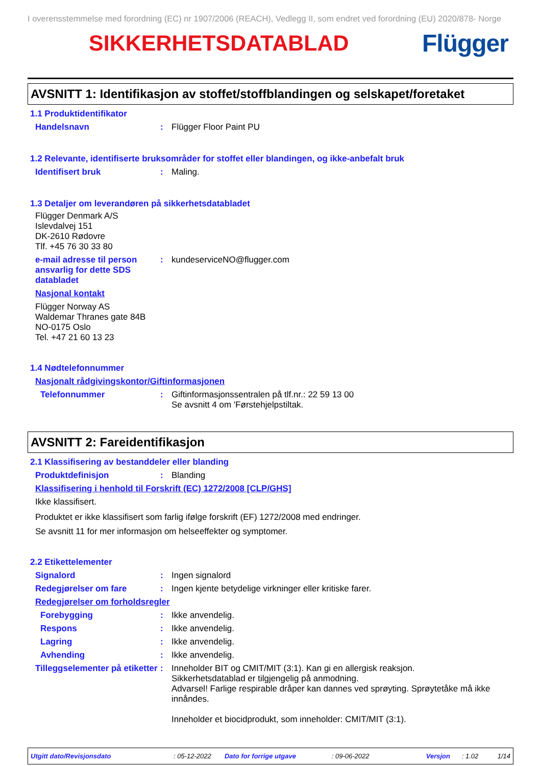I overensstemmelse med forordning (EC) nr 1907/2006 (REACH), Vedlegg II, som endret ved forordning (EU) 2020/878- Norge
SIKKERHETSDATABLAD Flügger
AVSNITT 1: Identifikasjon av stoffet/stoffblandingen og selskapet/foretaket
1.1 Produktidentifikator
Handelsnavn : Flügger Floor Paint PU
1.2 Relevante, identifiserte bruksområder for stoffet eller blandingen, og ikke-anbefalt bruk
Identifisert bruk : Maling.
1.3 Detaljer om leverandøren på sikkerhetsdatabladet
Flügger Denmark A/S
Islevdalvej 151
DK-2610 Rødovre
Tlf. +45 76 30 33 80
e-mail adresse til person ansvarlig for dette SDS databladet
: kundeserviceNO@flugger.com
Nasjonal kontakt
Flügger Norway AS
Waldemar Thranes gate 84B
NO-0175 Oslo
Tel. +47 21 60 13 23
1.4 Nødtelefonnummer
Nasjonalt rådgivingskontor/Giftinformasjonen
Telefonnummer : Giftinformasjonssentralen på tlf.nr.: 22 59 13 00
Se avsnitt 4 om 'Førstehjelpstiltak.
AVSNITT 2: Fareidentifikasjon
2.1 Klassifisering av bestanddeler eller blanding
Produktdefinisjon : Blanding
Klassifisering i henhold til Forskrift (EC) 1272/2008 [CLP/GHS]
Ikke klassifisert.
Produktet er ikke klassifisert som farlig ifølge forskrift (EF) 1272/2008 med endringer.
Se avsnitt 11 for mer informasjon om helseeffekter og symptomer.
2.2 Etikettelementer
Signalord : Ingen signalord
Redegjørelser om fare : Ingen kjente betydelige virkninger eller kritiske farer.
Redegjørelser om forholdsregler
Forebygging : Ikke anvendelig.
Respons : Ikke anvendelig.
Lagring : Ikke anvendelig.
Avhending : Ikke anvendelig.
Tilleggselementer på etiketter
: Inneholder BIT og CMIT/MIT (3:1). Kan gi en allergisk reaksjon.
Sikkerhetsdatablad er tilgjengelig på anmodning.
Advarsel! Farlige respirable dråper kan dannes ved sprøyting. Sprøytetåke må ikke innåndes.
Inneholder et biocidprodukt, som inneholder: CMIT/MIT (3:1).
Utgitt dato/Revisjonsdato: 05-12-2022 Dato for forrige utgave: 09-06-2022 Versjon: 1.02 1/14